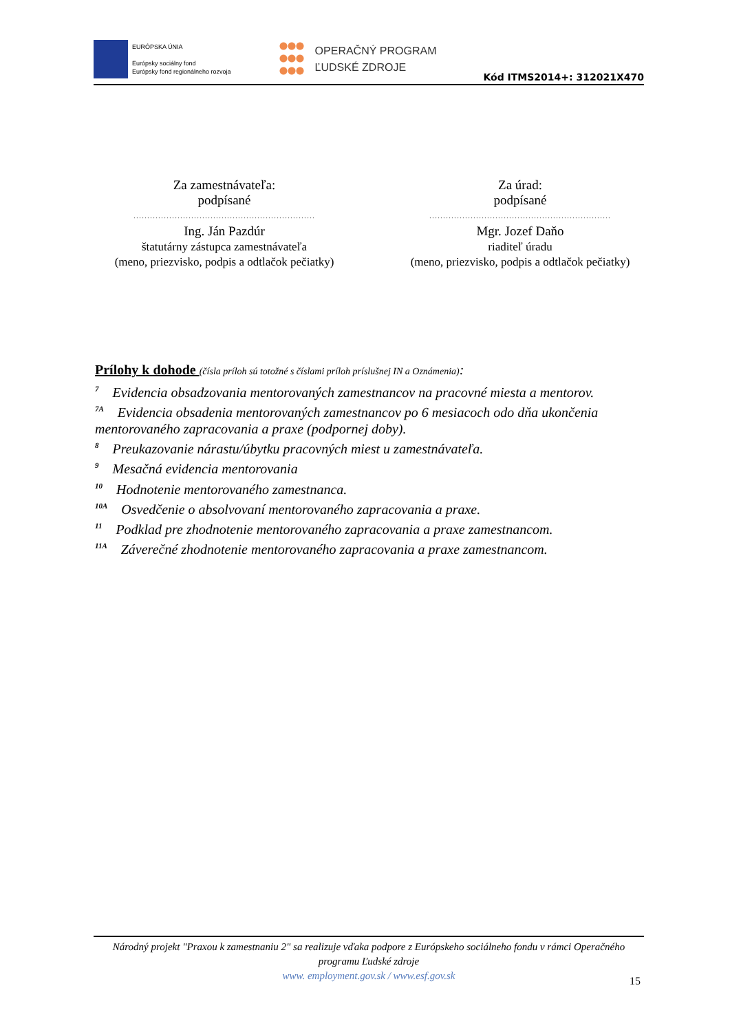EURÓPSKA ÚNIA
Európsky sociálny fond
Európsky fond regionálneho rozvoja
OPERAČNÝ PROGRAM
ĽUDSKÉ ZDROJE
Kód ITMS2014+: 312021X470
Za zamestnávateľa:
podpísané
..................................................................
Ing. Ján Pazdúr
štatutárny zástupca zamestnávateľa
(meno, priezvisko, podpis a odtlačok pečiatky)
Za úrad:
podpísané
..................................................................
Mgr. Jozef Daňo
riaditeľ úradu
(meno, priezvisko, podpis a odtlačok pečiatky)
Prílohy k dohode (čísla príloh sú totožné s číslami príloh príslušnej IN a Oznámenia):
<sup>7</sup> Evidencia obsadzovania mentorovaných zamestnancov na pracovné miesta a mentorov.
<sup>7A</sup>Evidencia obsadenia mentorovaných zamestnancov po 6 mesiacoch odo dňa ukončenia mentorovaného zapracovania a praxe (podpornej doby).
<sup>8</sup> Preukazovanie nárastu/úbytku pracovných miest u zamestnávateľa.
<sup>9</sup> Mesačná evidencia mentorovania
<sup>10</sup> Hodnotenie mentorovaného zamestnanca.
<sup>10A</sup>Osvedčenie o absolvovaní mentorovaného zapracovania a praxe.
<sup>11</sup> Podklad pre zhodnotenie mentorovaného zapracovania a praxe zamestnancom.
<sup>11A</sup>Záverečné zhodnotenie mentorovaného zapracovania a praxe zamestnancom.
Národný projekt "Praxou k zamestnaniu 2" sa realizuje vďaka podpore z Európskeho sociálneho fondu v rámci Operačného programu Ľudské zdroje
www. employment.gov.sk / www.esf.gov.sk
15